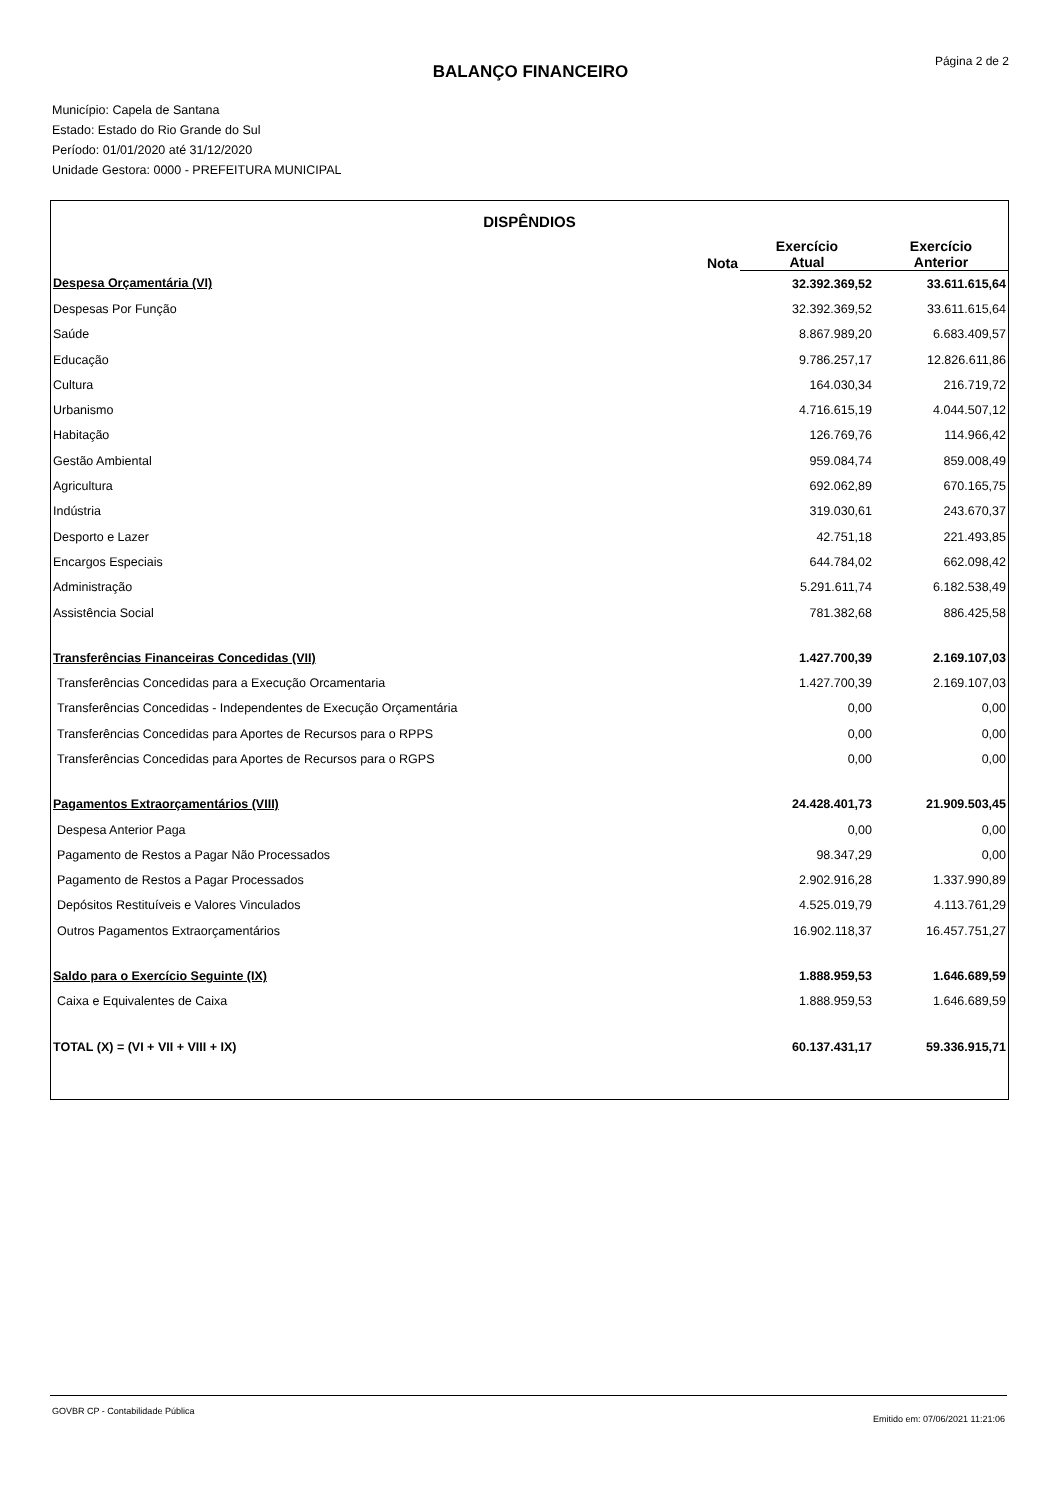Página 2 de 2
BALANÇO FINANCEIRO
Município: Capela de Santana
Estado: Estado do Rio Grande do Sul
Período: 01/01/2020 até 31/12/2020
Unidade Gestora: 0000 - PREFEITURA MUNICIPAL
DISPÊNDIOS
| | Nota | Exercício Atual | Exercício Anterior |
| --- | --- | --- | --- |
| Despesa Orçamentária (VI) | | 32.392.369,52 | 33.611.615,64 |
| Despesas Por Função | | 32.392.369,52 | 33.611.615,64 |
| Saúde | | 8.867.989,20 | 6.683.409,57 |
| Educação | | 9.786.257,17 | 12.826.611,86 |
| Cultura | | 164.030,34 | 216.719,72 |
| Urbanismo | | 4.716.615,19 | 4.044.507,12 |
| Habitação | | 126.769,76 | 114.966,42 |
| Gestão Ambiental | | 959.084,74 | 859.008,49 |
| Agricultura | | 692.062,89 | 670.165,75 |
| Indústria | | 319.030,61 | 243.670,37 |
| Desporto e Lazer | | 42.751,18 | 221.493,85 |
| Encargos Especiais | | 644.784,02 | 662.098,42 |
| Administração | | 5.291.611,74 | 6.182.538,49 |
| Assistência Social | | 781.382,68 | 886.425,58 |
| Transferências Financeiras Concedidas (VII) | | 1.427.700,39 | 2.169.107,03 |
| Transferências Concedidas para a Execução Orcamentaria | | 1.427.700,39 | 2.169.107,03 |
| Transferências Concedidas - Independentes de Execução Orçamentária | | 0,00 | 0,00 |
| Transferências Concedidas para Aportes de Recursos para o RPPS | | 0,00 | 0,00 |
| Transferências Concedidas para Aportes de Recursos para o RGPS | | 0,00 | 0,00 |
| Pagamentos Extraorçamentários (VIII) | | 24.428.401,73 | 21.909.503,45 |
| Despesa Anterior Paga | | 0,00 | 0,00 |
| Pagamento de Restos a Pagar Não Processados | | 98.347,29 | 0,00 |
| Pagamento de Restos a Pagar Processados | | 2.902.916,28 | 1.337.990,89 |
| Depósitos Restituíveis e Valores Vinculados | | 4.525.019,79 | 4.113.761,29 |
| Outros Pagamentos Extraorçamentários | | 16.902.118,37 | 16.457.751,27 |
| Saldo para o Exercício Seguinte (IX) | | 1.888.959,53 | 1.646.689,59 |
| Caixa e Equivalentes de Caixa | | 1.888.959,53 | 1.646.689,59 |
| TOTAL (X) = (VI + VII + VIII + IX) | | 60.137.431,17 | 59.336.915,71 |
GOVBR CP - Contabilidade Pública
Emitido em: 07/06/2021 11:21:06